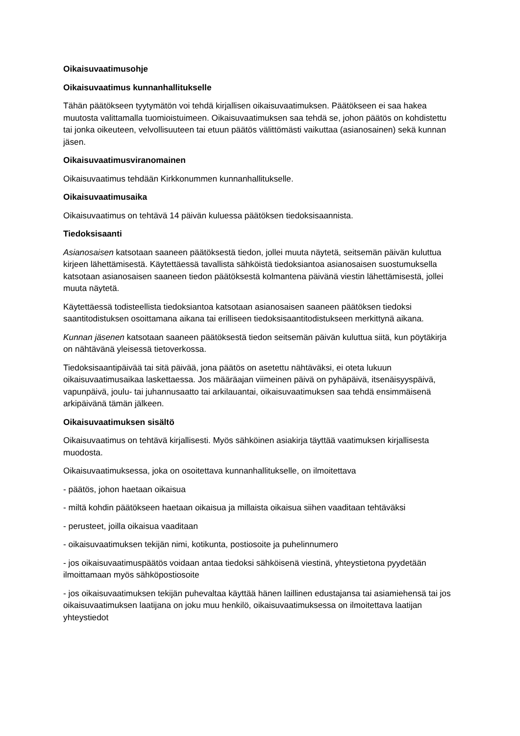Oikaisuvaatimusohje
Oikaisuvaatimus kunnanhallitukselle
Tähän päätökseen tyytymätön voi tehdä kirjallisen oikaisuvaatimuksen. Päätökseen ei saa hakea muutosta valittamalla tuomioistuimeen. Oikaisuvaatimuksen saa tehdä se, johon päätös on kohdistettu tai jonka oikeuteen, velvollisuuteen tai etuun päätös välittömästi vaikuttaa (asianosainen) sekä kunnan jäsen.
Oikaisuvaatimusviranomainen
Oikaisuvaatimus tehdään Kirkkonummen kunnanhallitukselle.
Oikaisuvaatimusaika
Oikaisuvaatimus on tehtävä 14 päivän kuluessa päätöksen tiedoksisaannista.
Tiedoksisaanti
Asianosaisen katsotaan saaneen päätöksestä tiedon, jollei muuta näytetä, seitsemän päivän kuluttua kirjeen lähettämisestä. Käytettäessä tavallista sähköistä tiedoksiantoa asianosaisen suostumuksella katsotaan asianosaisen saaneen tiedon päätöksestä kolmantena päivänä viestin lähettämisestä, jollei muuta näytetä.
Käytettäessä todisteellista tiedoksiantoa katsotaan asianosaisen saaneen päätöksen tiedoksi saantitodistuksen osoittamana aikana tai erilliseen tiedoksisaantitodistukseen merkittynä aikana.
Kunnan jäsenen katsotaan saaneen päätöksestä tiedon seitsemän päivän kuluttua siitä, kun pöytäkirja on nähtävänä yleisessä tietoverkossa.
Tiedoksisaantipäivää tai sitä päivää, jona päätös on asetettu nähtäväksi, ei oteta lukuun oikaisuvaatimusaikaa laskettaessa. Jos määräajan viimeinen päivä on pyhäpäivä, itsenäisyyspäivä, vapunpäivä, joulu- tai juhannusaatto tai arkilauantai, oikaisuvaatimuksen saa tehdä ensimmäisenä arkipäivänä tämän jälkeen.
Oikaisuvaatimuksen sisältö
Oikaisuvaatimus on tehtävä kirjallisesti. Myös sähköinen asiakirja täyttää vaatimuksen kirjallisesta muodosta.
Oikaisuvaatimuksessa, joka on osoitettava kunnanhallitukselle, on ilmoitettava
- päätös, johon haetaan oikaisua
- miltä kohdin päätökseen haetaan oikaisua ja millaista oikaisua siihen vaaditaan tehtäväksi
- perusteet, joilla oikaisua vaaditaan
- oikaisuvaatimuksen tekijän nimi, kotikunta, postiosoite ja puhelinnumero
- jos oikaisuvaatimuspäätös voidaan antaa tiedoksi sähköisenä viestinä, yhteystietona pyydetään ilmoittamaan myös sähköpostiosoite
- jos oikaisuvaatimuksen tekijän puhevaltaa käyttää hänen laillinen edustajansa tai asiamiehensä tai jos oikaisuvaatimuksen laatijana on joku muu henkilö, oikaisuvaatimuksessa on ilmoitettava laatijan yhteystiedot